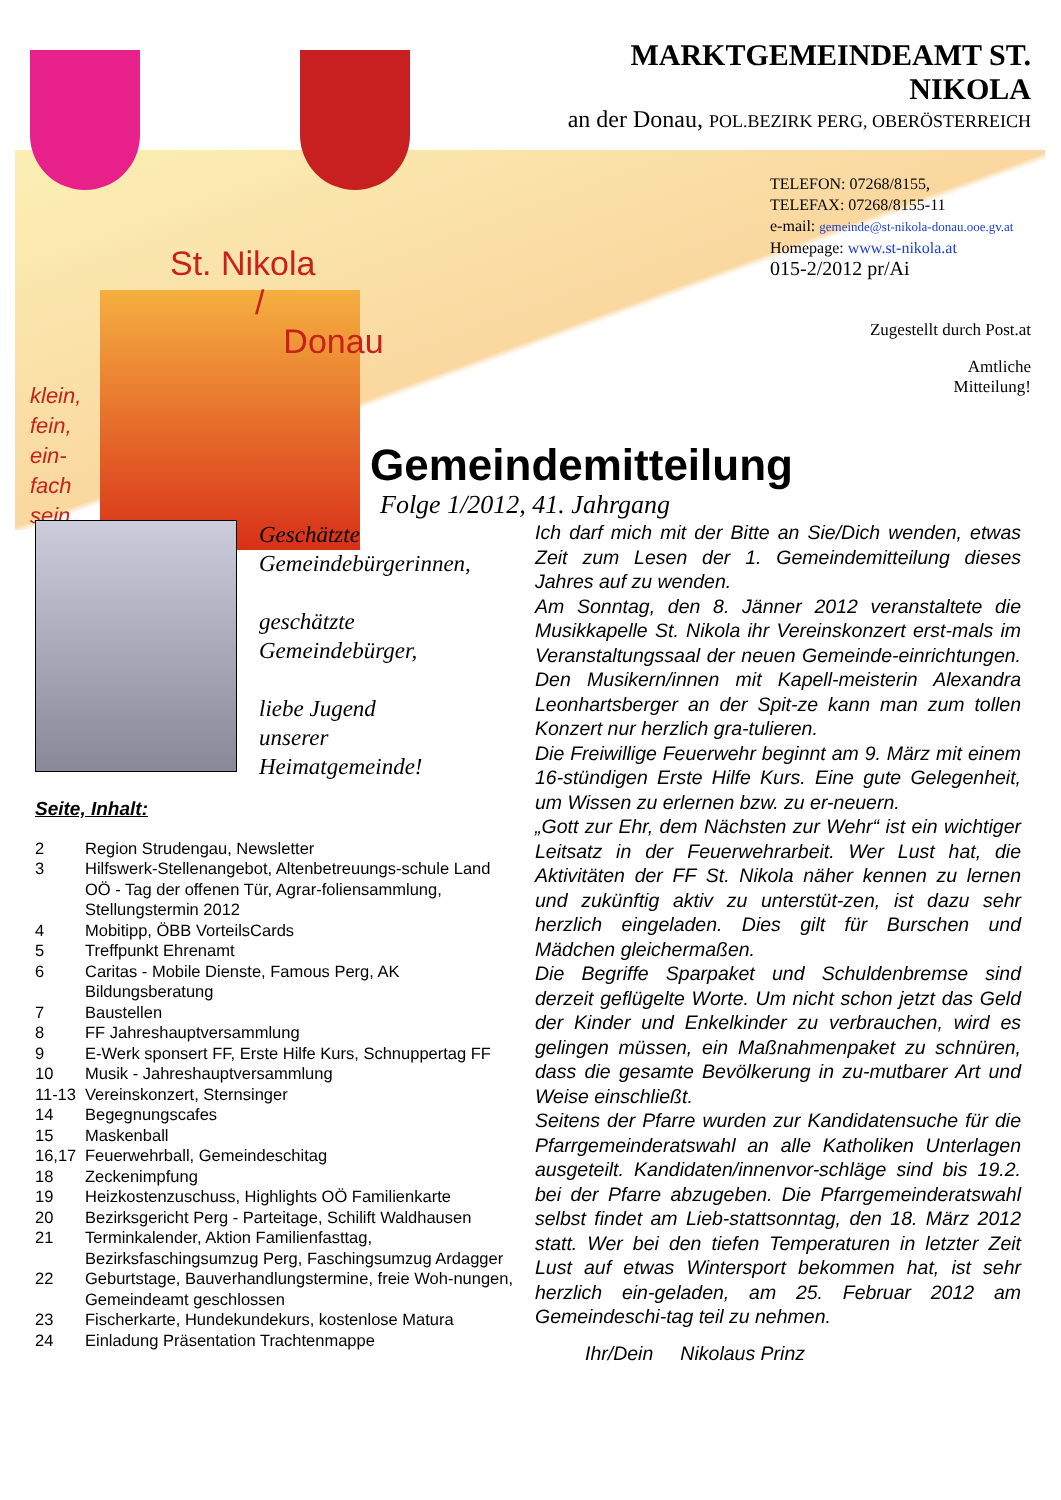St. Nikola
/
Donau
klein,
fein,
ein-
fach
sein
MARKTGEMEINDEAMT ST. NIKOLA
an der Donau, POL.BEZIRK PERG, OBERÖSTERREICH
TELEFON: 07268/8155,
TELEFAX: 07268/8155-11
e-mail: gemeinde@st-nikola-donau.ooe.gv.at
Homepage: www.st-nikola.at
015-2/2012 pr/Ai
Zugestellt durch Post.at
Amtliche
Mitteilung!
Gemeindemitteilung
Folge 1/2012, 41. Jahrgang
Geschätzte
Gemeindebürgerinnen,
geschätzte
Gemeindebürger,
liebe Jugend
unserer
Heimatgemeinde!
Seite, Inhalt:
| 2 | Region Strudengau, Newsletter |
| 3 | Hilfswerk-Stellenangebot, Altenbetreuungs-schule Land OÖ - Tag der offenen Tür, Agrar-foliensammlung, Stellungstermin 2012 |
| 4 | Mobitipp, ÖBB VorteilsCards |
| 5 | Treffpunkt Ehrenamt |
| 6 | Caritas - Mobile Dienste, Famous Perg, AK Bildungsberatung |
| 7 | Baustellen |
| 8 | FF Jahreshauptversammlung |
| 9 | E-Werk sponsert FF, Erste Hilfe Kurs, Schnuppertag FF |
| 10 | Musik - Jahreshauptversammlung |
| 11-13 | Vereinskonzert, Sternsinger |
| 14 | Begegnungscafes |
| 15 | Maskenball |
| 16,17 | Feuerwehrball, Gemeindeschitag |
| 18 | Zeckenimpfung |
| 19 | Heizkostenzuschuss, Highlights OÖ Familienkarte |
| 20 | Bezirksgericht Perg - Parteitage, Schilift Waldhausen |
| 21 | Terminkalender, Aktion Familienfasttag, Bezirksfaschingsumzug Perg, Faschingsumzug Ardagger |
| 22 | Geburtstage, Bauverhandlungstermine, freie Woh-nungen, Gemeindeamt geschlossen |
| 23 | Fischerkarte, Hundekundekurs, kostenlose Matura |
| 24 | Einladung Präsentation Trachtenmappe |
Ich darf mich mit der Bitte an Sie/Dich wenden, etwas Zeit zum Lesen der 1. Gemeindemitteilung dieses Jahres auf zu wenden.
Am Sonntag, den 8. Jänner 2012 veranstaltete die Musikkapelle St. Nikola ihr Vereinskonzert erst-mals im Veranstaltungssaal der neuen Gemeinde-einrichtungen. Den Musikern/innen mit Kapell-meisterin Alexandra Leonhartsberger an der Spit-ze kann man zum tollen Konzert nur herzlich gra-tulieren.
Die Freiwillige Feuerwehr beginnt am 9. März mit einem 16-stündigen Erste Hilfe Kurs. Eine gute Gelegenheit, um Wissen zu erlernen bzw. zu er-neuern.
„Gott zur Ehr, dem Nächsten zur Wehr“ ist ein wichtiger Leitsatz in der Feuerwehrarbeit. Wer Lust hat, die Aktivitäten der FF St. Nikola näher kennen zu lernen und zukünftig aktiv zu unterstüt-zen, ist dazu sehr herzlich eingeladen. Dies gilt für Burschen und Mädchen gleichermaßen.
Die Begriffe Sparpaket und Schuldenbremse sind derzeit geflügelte Worte. Um nicht schon jetzt das Geld der Kinder und Enkelkinder zu verbrauchen, wird es gelingen müssen, ein Maßnahmenpaket zu schnüren, dass die gesamte Bevölkerung in zu-mutbarer Art und Weise einschließt.
Seitens der Pfarre wurden zur Kandidatensuche für die Pfarrgemeinderatswahl an alle Katholiken Unterlagen ausgeteilt. Kandidaten/innenvor-schläge sind bis 19.2. bei der Pfarre abzugeben. Die Pfarrgemeinderatswahl selbst findet am Lieb-stattsonntag, den 18. März 2012 statt. Wer bei den tiefen Temperaturen in letzter Zeit Lust auf etwas Wintersport bekommen hat, ist sehr herzlich ein-geladen, am 25. Februar 2012 am Gemeindeschi-tag teil zu nehmen.
Ihr/Dein Nikolaus Prinz